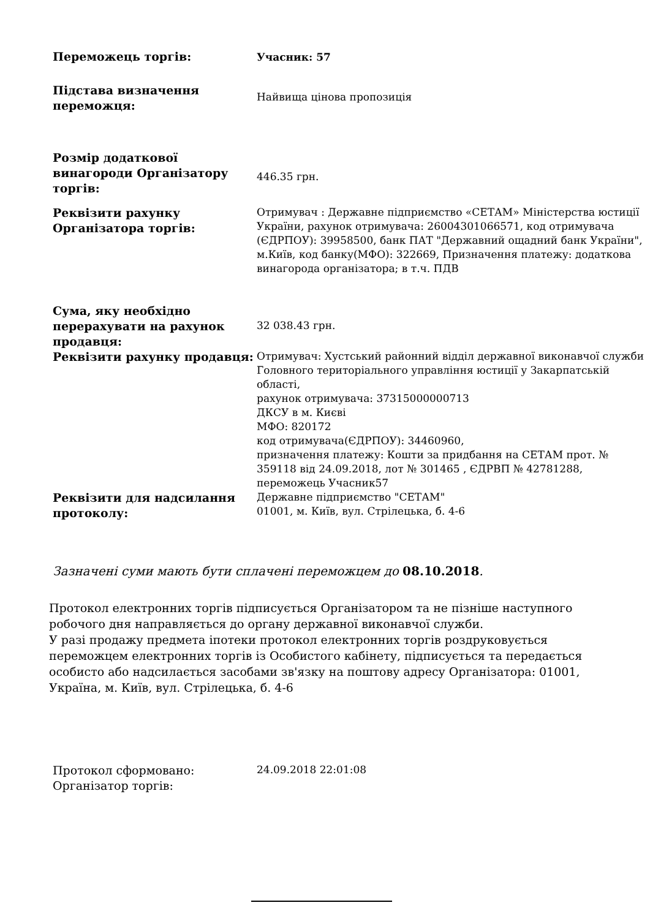| Переможець торгів: | Учасник: 57 |
| Підстава визначення переможця: | Найвища цінова пропозиція |
| Розмір додаткової винагороди Організатору торгів: | 446.35 грн. |
| Реквізити рахунку Організатора торгів: | Отримувач : Державне підприємство «СЕТАМ» Міністерства юстиції України, рахунок отримувача: 26004301066571, код отримувача (ЄДРПОУ): 39958500, банк ПАТ "Державний ощадний банк України", м.Київ, код банку(МФО): 322669, Призначення платежу: додаткова винагорода організатора; в т.ч. ПДВ |
| Сума, яку необхідно перерахувати на рахунок продавця: | 32 038.43 грн. |
| Реквізити рахунку продавця: | Отримувач: Хустський районний відділ державної виконавчої служби Головного територіального управління юстиції у Закарпатській області, рахунок отримувача: 37315000000713 ДКСУ в м. Києві МФО: 820172 код отримувача(ЄДРПОУ): 34460960, призначення платежу: Кошти за придбання на СЕТАМ прот. № 359118 від 24.09.2018, лот № 301465 , ЄДРВП № 42781288, переможець Учасник57 |
| Реквізити для надсилання протоколу: | Державне підприємство "СЕТАМ" 01001, м. Київ, вул. Стрілецька, б. 4-6 |
Зазначені суми мають бути сплачені переможцем до 08.10.2018.
Протокол електронних торгів підписується Організатором та не пізніше наступного робочого дня направляється до органу державної виконавчої служби.
У разі продажу предмета іпотеки протокол електронних торгів роздруковується переможцем електронних торгів із Особистого кабінету, підписується та передається особисто або надсилається засобами зв'язку на поштову адресу Організатора: 01001, Україна, м. Київ, вул. Стрілецька, б. 4-6
| Протокол сформовано: | 24.09.2018 22:01:08 |
| Організатор торгів: | |